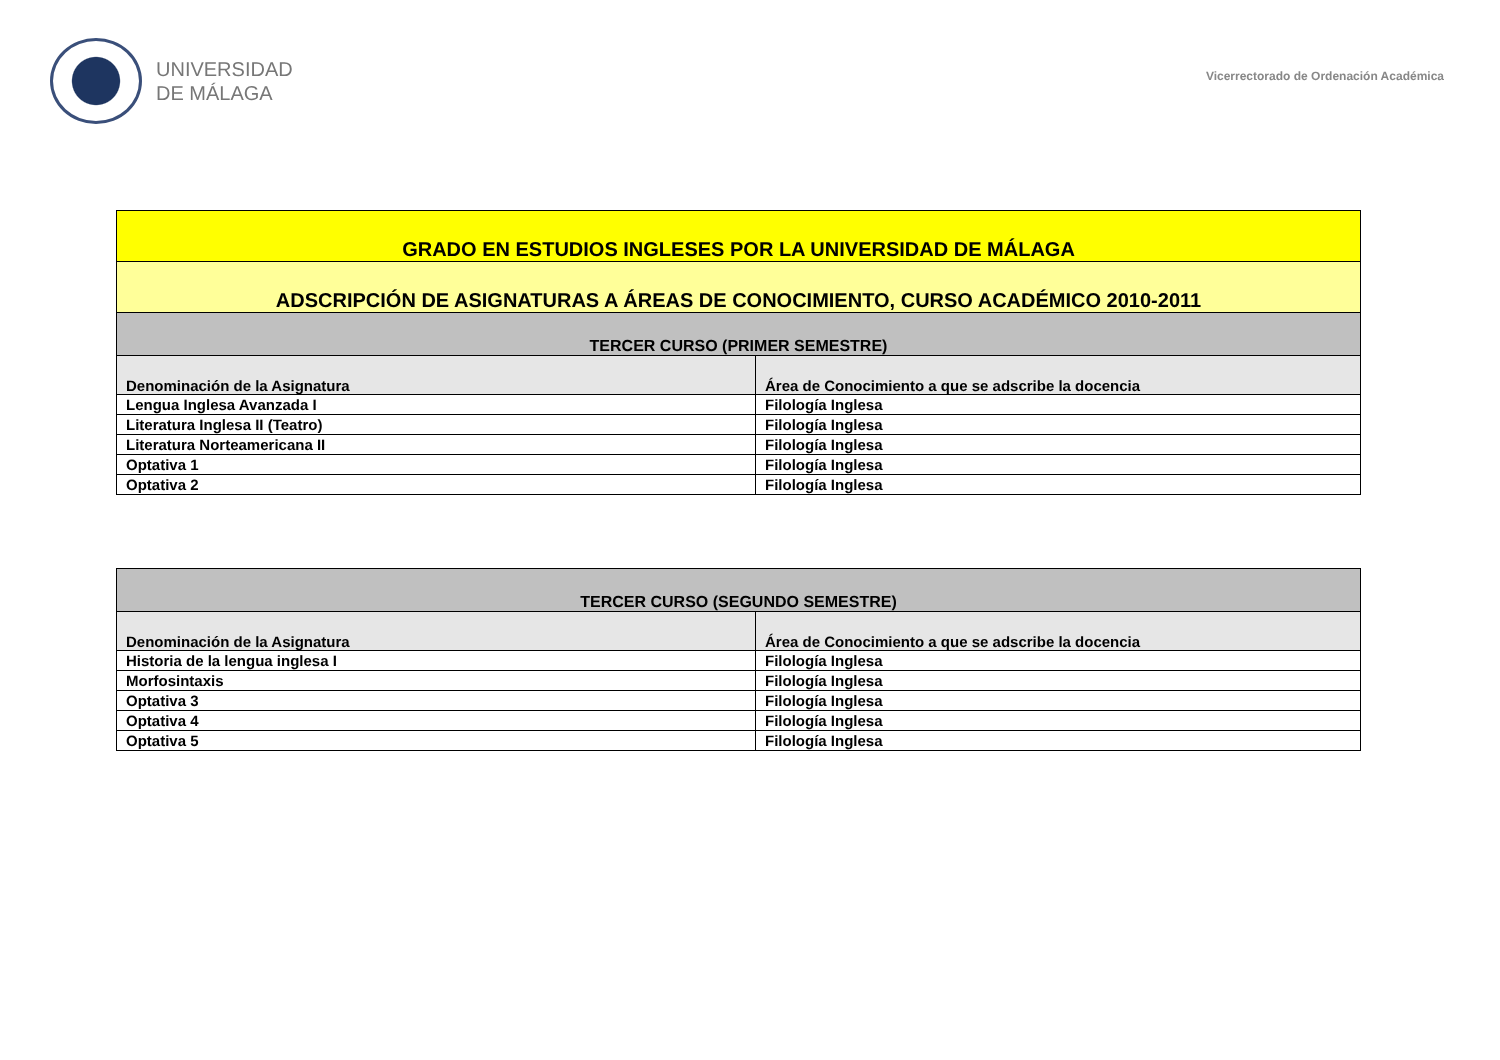UNIVERSIDAD
DE MÁLAGA
Vicerrectorado de Ordenación Académica
| GRADO EN ESTUDIOS INGLESES POR LA UNIVERSIDAD DE MÁLAGA | |
| ADSCRIPCIÓN DE ASIGNATURAS A ÁREAS DE CONOCIMIENTO, CURSO ACADÉMICO 2010-2011 | |
| TERCER CURSO (PRIMER SEMESTRE) | |
| Denominación de la Asignatura | Área de Conocimiento a que se adscribe la docencia |
| Lengua Inglesa Avanzada I | Filología Inglesa |
| Literatura Inglesa II (Teatro) | Filología Inglesa |
| Literatura Norteamericana II | Filología Inglesa |
| Optativa 1 | Filología Inglesa |
| Optativa 2 | Filología Inglesa |
| TERCER CURSO (SEGUNDO SEMESTRE) | |
| Denominación de la Asignatura | Área de Conocimiento a que se adscribe la docencia |
| Historia de la lengua inglesa I | Filología Inglesa |
| Morfosintaxis | Filología Inglesa |
| Optativa 3 | Filología Inglesa |
| Optativa 4 | Filología Inglesa |
| Optativa 5 | Filología Inglesa |